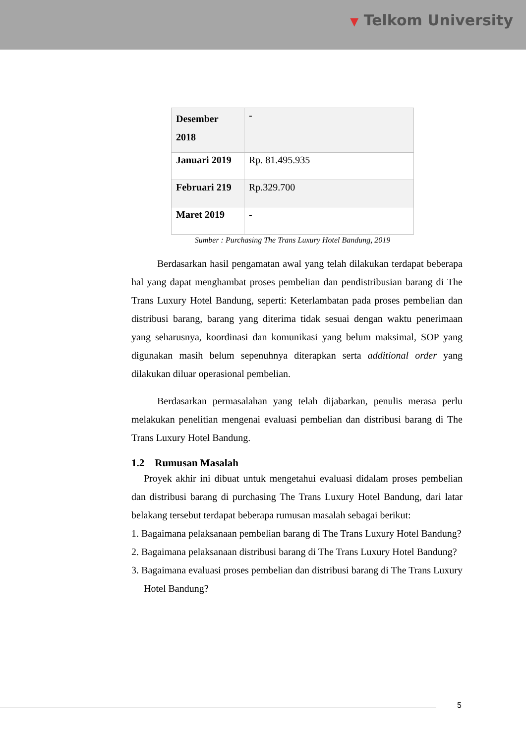▼ Telkom University
| Desember 2018 | - |
| Januari 2019 | Rp. 81.495.935 |
| Februari 219 | Rp.329.700 |
| Maret 2019 | - |
Sumber : Purchasing The Trans Luxury Hotel Bandung, 2019
Berdasarkan hasil pengamatan awal yang telah dilakukan terdapat beberapa hal yang dapat menghambat proses pembelian dan pendistribusian barang di The Trans Luxury Hotel Bandung, seperti: Keterlambatan pada proses pembelian dan distribusi barang, barang yang diterima tidak sesuai dengan waktu penerimaan yang seharusnya, koordinasi dan komunikasi yang belum maksimal, SOP yang digunakan masih belum sepenuhnya diterapkan serta additional order yang dilakukan diluar operasional pembelian.
Berdasarkan permasalahan yang telah dijabarkan, penulis merasa perlu melakukan penelitian mengenai evaluasi pembelian dan distribusi barang di The Trans Luxury Hotel Bandung.
1.2 Rumusan Masalah
Proyek akhir ini dibuat untuk mengetahui evaluasi didalam proses pembelian dan distribusi barang di purchasing The Trans Luxury Hotel Bandung, dari latar belakang tersebut terdapat beberapa rumusan masalah sebagai berikut:
1. Bagaimana pelaksanaan pembelian barang di The Trans Luxury Hotel Bandung?
2. Bagaimana pelaksanaan distribusi barang di The Trans Luxury Hotel Bandung?
3. Bagaimana evaluasi proses pembelian dan distribusi barang di The Trans Luxury Hotel Bandung?
5